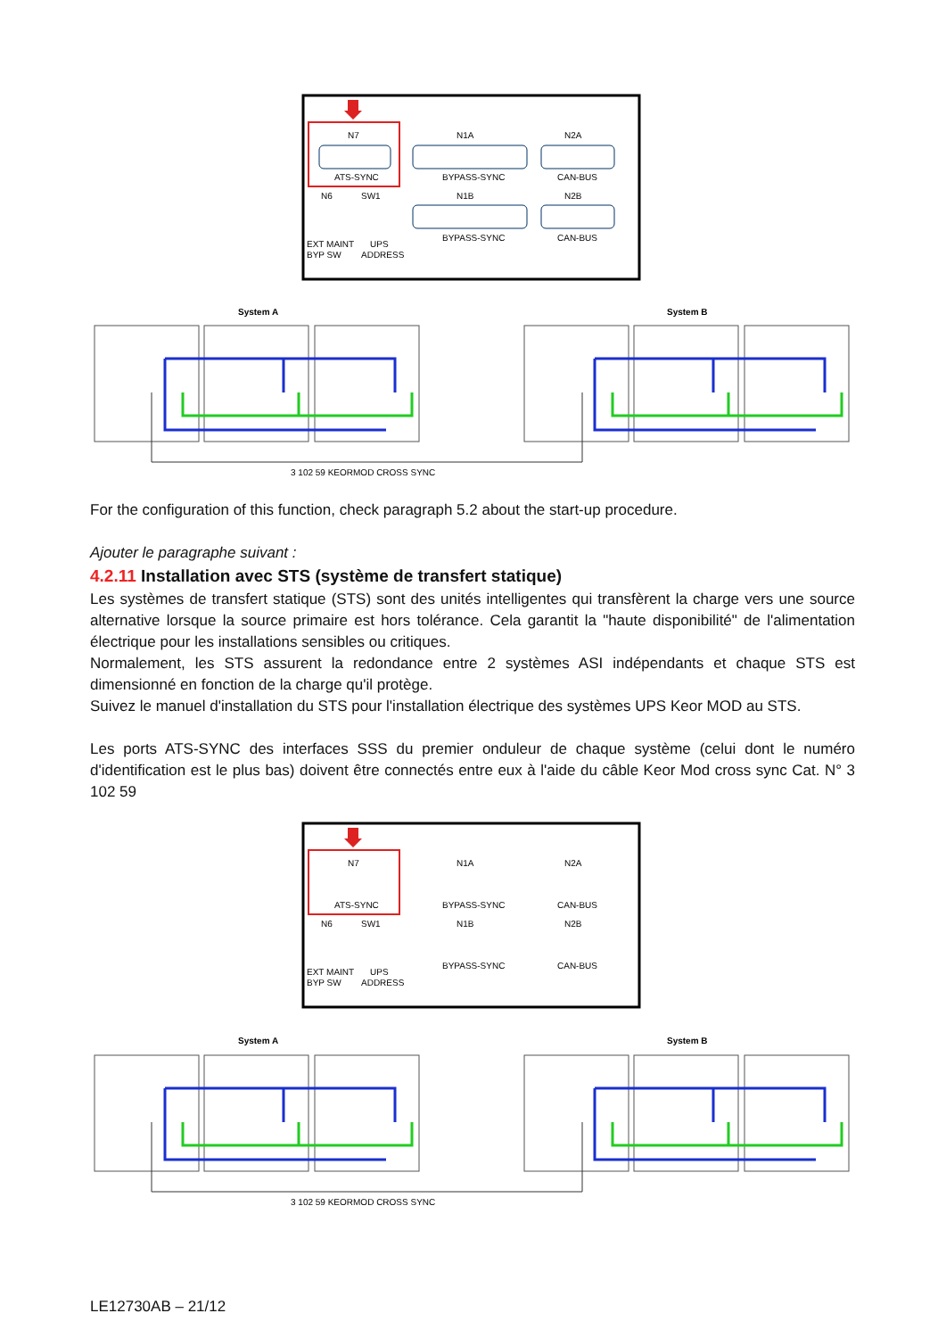N7
N1A
N2A
ATS-SYNC
BYPASS-SYNC
CAN-BUS
N6
SW1
N1B
N2B
BYPASS-SYNC
CAN-BUS
EXT MAINT
BYP SW
UPS
ADDRESS
System A
System B
3 102 59 KEORMOD CROSS SYNC
For the configuration of this function, check paragraph 5.2 about the start-up procedure.
Ajouter le paragraphe suivant :
4.2.11 Installation avec STS (système de transfert statique)
Les systèmes de transfert statique (STS) sont des unités intelligentes qui transfèrent la charge vers une source alternative lorsque la source primaire est hors tolérance. Cela garantit la "haute disponibilité" de l'alimentation électrique pour les installations sensibles ou critiques.
Normalement, les STS assurent la redondance entre 2 systèmes ASI indépendants et chaque STS est dimensionné en fonction de la charge qu'il protège.
Suivez le manuel d'installation du STS pour l'installation électrique des systèmes UPS Keor MOD au STS.
Les ports ATS-SYNC des interfaces SSS du premier onduleur de chaque système (celui dont le numéro d'identification est le plus bas) doivent être connectés entre eux à l'aide du câble Keor Mod cross sync Cat. N° 3 102 59
N7
N1A
N2A
ATS-SYNC
BYPASS-SYNC
CAN-BUS
N6
SW1
N1B
N2B
BYPASS-SYNC
CAN-BUS
EXT MAINT
BYP SW
UPS
ADDRESS
System A
System B
3 102 59 KEORMOD CROSS SYNC
LE12730AB – 21/12